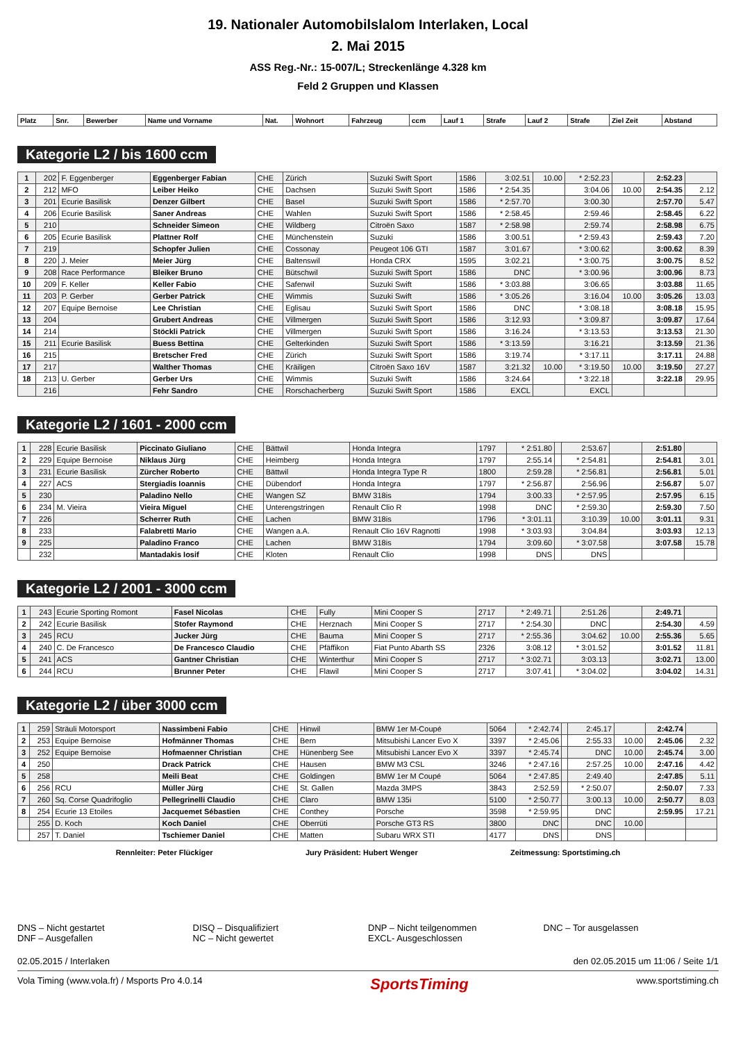19. Nationaler Automobilslalom Interlaken, Local
2. Mai 2015
ASS Reg.-Nr.: 15-007/L; Streckenlänge 4.328 km
Feld 2 Gruppen und Klassen
| Platz | Snr. | Bewerber | Name und Vorname | Nat. | Wohnort | Fahrzeug | ccm | Lauf 1 | Strafe | Lauf 2 | Strafe | Ziel Zeit | Abstand |
| --- | --- | --- | --- | --- | --- | --- | --- | --- | --- | --- | --- | --- | --- |
Kategorie L2 / bis 1600 ccm
| 1 | 202 | F. Eggenberger | Eggenberger Fabian | CHE | Zürich | Suzuki Swift Sport | 1586 | 3:02.51 | 10.00 | * 2:52.23 | | 2:52.23 | |
| 2 | 212 | MFO | Leiber Heiko | CHE | Dachsen | Suzuki Swift Sport | 1586 | * 2:54.35 | | 3:04.06 | 10.00 | 2:54.35 | 2.12 |
| 3 | 201 | Ecurie Basilisk | Denzer Gilbert | CHE | Basel | Suzuki Swift Sport | 1586 | * 2:57.70 | | 3:00.30 | | 2:57.70 | 5.47 |
| 4 | 206 | Ecurie Basilisk | Saner Andreas | CHE | Wahlen | Suzuki Swift Sport | 1586 | * 2:58.45 | | 2:59.46 | | 2:58.45 | 6.22 |
| 5 | 210 | | Schneider Simeon | CHE | Wildberg | Citroën Saxo | 1587 | * 2:58.98 | | 2:59.74 | | 2:58.98 | 6.75 |
| 6 | 205 | Ecurie Basilisk | Plattner Rolf | CHE | Münchenstein | Suzuki | 1586 | 3:00.51 | | * 2:59.43 | | 2:59.43 | 7.20 |
| 7 | 219 | | Schopfer Julien | CHE | Cossonay | Peugeot 106 GTI | 1587 | 3:01.67 | | * 3:00.62 | | 3:00.62 | 8.39 |
| 8 | 220 | J. Meier | Meier Jürg | CHE | Baltenswil | Honda CRX | 1595 | 3:02.21 | | * 3:00.75 | | 3:00.75 | 8.52 |
| 9 | 208 | Race Performance | Bleiker Bruno | CHE | Bütschwil | Suzuki Swift Sport | 1586 | DNC | | * 3:00.96 | | 3:00.96 | 8.73 |
| 10 | 209 | F. Keller | Keller Fabio | CHE | Safenwil | Suzuki Swift | 1586 | * 3:03.88 | | 3:06.65 | | 3:03.88 | 11.65 |
| 11 | 203 | P. Gerber | Gerber Patrick | CHE | Wimmis | Suzuki Swift | 1586 | * 3:05.26 | | 3:16.04 | 10.00 | 3:05.26 | 13.03 |
| 12 | 207 | Equipe Bernoise | Lee Christian | CHE | Eglisau | Suzuki Swift Sport | 1586 | DNC | | * 3:08.18 | | 3:08.18 | 15.95 |
| 13 | 204 | | Grubert Andreas | CHE | Villmergen | Suzuki Swift Sport | 1586 | 3:12.93 | | * 3:09.87 | | 3:09.87 | 17.64 |
| 14 | 214 | | Stöckli Patrick | CHE | Villmergen | Suzuki Swift Sport | 1586 | 3:16.24 | | * 3:13.53 | | 3:13.53 | 21.30 |
| 15 | 211 | Ecurie Basilisk | Buess Bettina | CHE | Gelterkinden | Suzuki Swift Sport | 1586 | * 3:13.59 | | 3:16.21 | | 3:13.59 | 21.36 |
| 16 | 215 | | Bretscher Fred | CHE | Zürich | Suzuki Swift Sport | 1586 | 3:19.74 | | * 3:17.11 | | 3:17.11 | 24.88 |
| 17 | 217 | | Walther Thomas | CHE | Kräiligen | Citroën Saxo 16V | 1587 | 3:21.32 | 10.00 | * 3:19.50 | 10.00 | 3:19.50 | 27.27 |
| 18 | 213 | U. Gerber | Gerber Urs | CHE | Wimmis | Suzuki Swift | 1586 | 3:24.64 | | * 3:22.18 | | 3:22.18 | 29.95 |
| | 216 | | Fehr Sandro | CHE | Rorschacherberg | Suzuki Swift Sport | 1586 | EXCL | | EXCL | | | |
Kategorie L2 / 1601 - 2000 ccm
| 1 | 228 | Ecurie Basilisk | Piccinato Giuliano | CHE | Bättwil | Honda Integra | 1797 | * 2:51.80 | | 2:53.67 | | 2:51.80 | |
| 2 | 229 | Equipe Bernoise | Niklaus Jürg | CHE | Heimberg | Honda Integra | 1797 | 2:55.14 | | * 2:54.81 | | 2:54.81 | 3.01 |
| 3 | 231 | Ecurie Basilisk | Zürcher Roberto | CHE | Bättwil | Honda Integra Type R | 1800 | 2:59.28 | | * 2:56.81 | | 2:56.81 | 5.01 |
| 4 | 227 | ACS | Stergiadis Ioannis | CHE | Dübendorf | Honda Integra | 1797 | * 2:56.87 | | 2:56.96 | | 2:56.87 | 5.07 |
| 5 | 230 | | Paladino Nello | CHE | Wangen SZ | BMW 318is | 1794 | 3:00.33 | | * 2:57.95 | | 2:57.95 | 6.15 |
| 6 | 234 | M. Vieira | Vieira Miguel | CHE | Unterengstringen | Renault Clio R | 1998 | DNC | | * 2:59.30 | | 2:59.30 | 7.50 |
| 7 | 226 | | Scherrer Ruth | CHE | Lachen | BMW 318is | 1796 | * 3:01.11 | | 3:10.39 | 10.00 | 3:01.11 | 9.31 |
| 8 | 233 | | Falabretti Mario | CHE | Wangen a.A. | Renault Clio 16V Ragnotti | 1998 | * 3:03.93 | | 3:04.84 | | 3:03.93 | 12.13 |
| 9 | 225 | | Paladino Franco | CHE | Lachen | BMW 318is | 1794 | 3:09.60 | | * 3:07.58 | | 3:07.58 | 15.78 |
| | 232 | | Mantadakis Iosif | CHE | Kloten | Renault Clio | 1998 | DNS | | DNS | | | |
Kategorie L2 / 2001 - 3000 ccm
| 1 | 243 | Ecurie Sporting Romont | Fasel Nicolas | CHE | Fully | Mini Cooper S | 2717 | * 2:49.71 | | 2:51.26 | | 2:49.71 | |
| 2 | 242 | Ecurie Basilisk | Stofer Raymond | CHE | Herznach | Mini Cooper S | 2717 | * 2:54.30 | | DNC | | 2:54.30 | 4.59 |
| 3 | 245 | RCU | Jucker Jürg | CHE | Bauma | Mini Cooper S | 2717 | * 2:55.36 | | 3:04.62 | 10.00 | 2:55.36 | 5.65 |
| 4 | 240 | C. De Francesco | De Francesco Claudio | CHE | Pfäffikon | Fiat Punto Abarth SS | 2326 | 3:08.12 | | * 3:01.52 | | 3:01.52 | 11.81 |
| 5 | 241 | ACS | Gantner Christian | CHE | Winterthur | Mini Cooper S | 2717 | * 3:02.71 | | 3:03.13 | | 3:02.71 | 13.00 |
| 6 | 244 | RCU | Brunner Peter | CHE | Flawil | Mini Cooper S | 2717 | 3:07.41 | | * 3:04.02 | | 3:04.02 | 14.31 |
Kategorie L2 / über 3000 ccm
| 1 | 259 | Sträuli Motorsport | Nassimbeni Fabio | CHE | Hinwil | BMW 1er M-Coupé | 5064 | * 2:42.74 | | 2:45.17 | | 2:42.74 | |
| 2 | 253 | Equipe Bernoise | Hofmänner Thomas | CHE | Bern | Mitsubishi Lancer Evo X | 3397 | * 2:45.06 | | 2:55.33 | 10.00 | 2:45.06 | 2.32 |
| 3 | 252 | Equipe Bernoise | Hofmaenner Christian | CHE | Hünenberg See | Mitsubishi Lancer Evo X | 3397 | * 2:45.74 | | DNC | 10.00 | 2:45.74 | 3.00 |
| 4 | 250 | | Drack Patrick | CHE | Hausen | BMW M3 CSL | 3246 | * 2:47.16 | | 2:57.25 | 10.00 | 2:47.16 | 4.42 |
| 5 | 258 | | Meili Beat | CHE | Goldingen | BMW 1er M Coupé | 5064 | * 2:47.85 | | 2:49.40 | | 2:47.85 | 5.11 |
| 6 | 256 | RCU | Müller Jürg | CHE | St. Gallen | Mazda 3MPS | 3843 | 2:52.59 | | * 2:50.07 | | 2:50.07 | 7.33 |
| 7 | 260 | Sq. Corse Quadrifoglio | Pellegrinelli Claudio | CHE | Claro | BMW 135i | 5100 | * 2:50.77 | | 3:00.13 | 10.00 | 2:50.77 | 8.03 |
| 8 | 254 | Ecurie 13 Etoiles | Jacquemet Sébastien | CHE | Conthey | Porsche | 3598 | * 2:59.95 | | DNC | | 2:59.95 | 17.21 |
| | 255 | D. Koch | Koch Daniel | CHE | Oberrüti | Porsche GT3 RS | 3800 | DNC | | DNC | 10.00 | | |
| | 257 | T. Daniel | Tschiemer Daniel | CHE | Matten | Subaru WRX STI | 4177 | DNS | | DNS | | | |
Rennleiter: Peter Flückiger Jury Präsident: Hubert Wenger Zeitmessung: Sportstiming.ch
DNS – Nicht gestartet
DNF – Ausgefallen
DISQ – Disqualifiziert
NC – Nicht gewertet
DNP – Nicht teilgenommen
EXCL- Ausgeschlossen
DNC – Tor ausgelassen
02.05.2015 / Interlaken den 02.05.2015 um 11:06 / Seite 1/1
Vola Timing (www.vola.fr) / Msports Pro 4.0.14 SportsTiming www.sportstiming.ch